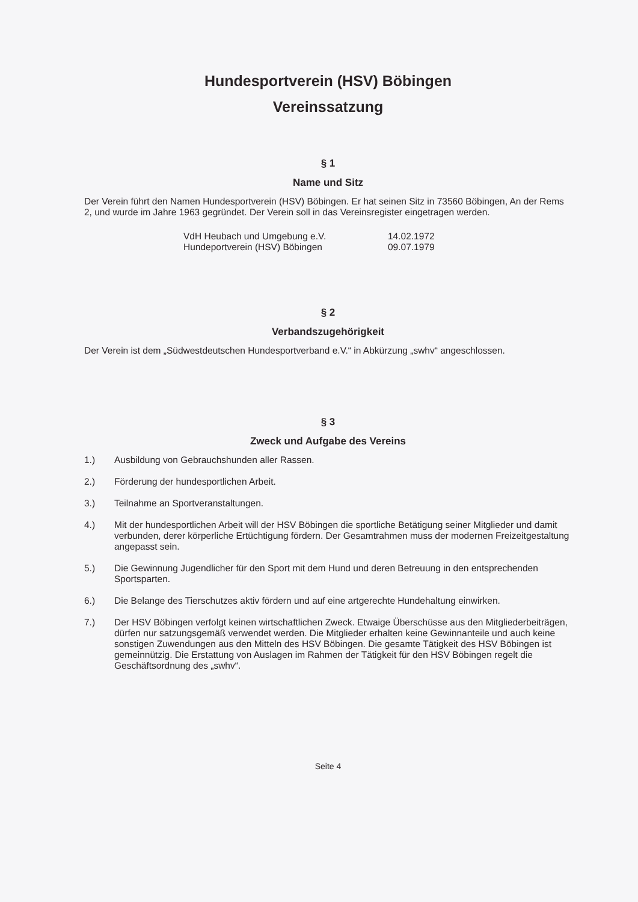Hundesportverein (HSV) Böbingen
Vereinssatzung
§ 1
Name und Sitz
Der Verein führt den Namen Hundesportverein (HSV) Böbingen. Er hat seinen Sitz in 73560 Böbingen, An der Rems 2, und wurde im Jahre 1963 gegründet. Der Verein soll in das Vereinsregister eingetragen werden.
VdH Heubach und Umgebung e.V. 14.02.1972
Hundeportverein (HSV) Böbingen 09.07.1979
§ 2
Verbandszugehörigkeit
Der Verein ist dem „Südwestdeutschen Hundesportverband e.V.“ in Abkürzung „swhv“ angeschlossen.
§ 3
Zweck und Aufgabe des Vereins
1.) Ausbildung von Gebrauchshunden aller Rassen.
2.) Förderung der hundesportlichen Arbeit.
3.) Teilnahme an Sportveranstaltungen.
4.) Mit der hundesportlichen Arbeit will der HSV Böbingen die sportliche Betätigung seiner Mitglieder und damit verbunden, derer körperliche Ertüchtigung fördern. Der Gesamtrahmen muss der modernen Freizeitgestaltung angepasst sein.
5.) Die Gewinnung Jugendlicher für den Sport mit dem Hund und deren Betreuung in den entsprechenden Sportsparten.
6.) Die Belange des Tierschutzes aktiv fördern und auf eine artgerechte Hundehaltung einwirken.
7.) Der HSV Böbingen verfolgt keinen wirtschaftlichen Zweck. Etwaige Überschüsse aus den Mitgliederbeiträgen, dürfen nur satzungsgemäß verwendet werden. Die Mitglieder erhalten keine Gewinnanteile und auch keine sonstigen Zuwendungen aus den Mitteln des HSV Böbingen. Die gesamte Tätigkeit des HSV Böbingen ist gemeinnützig. Die Erstattung von Auslagen im Rahmen der Tätigkeit für den HSV Böbingen regelt die Geschäftsordnung des „swhv“.
Seite 4